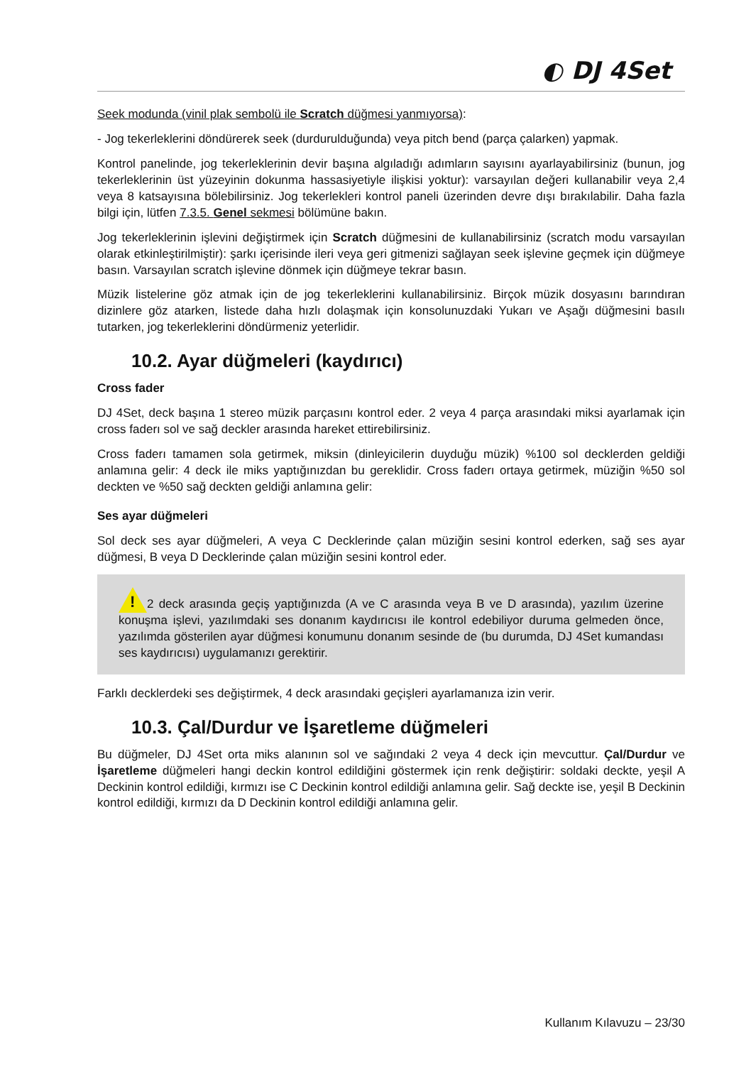◐ DJ 4Set
Seek modunda (vinil plak sembolü ile Scratch düğmesi yanmıyorsa):
- Jog tekerleklerini döndürerek seek (durdurulduğunda) veya pitch bend (parça çalarken) yapmak.
Kontrol panelinde, jog tekerleklerinin devir başına algıladığı adımların sayısını ayarlayabilirsiniz (bunun, jog tekerleklerinin üst yüzeyinin dokunma hassasiyetiyle ilişkisi yoktur): varsayılan değeri kullanabilir veya 2,4 veya 8 katsayısına bölebilirsiniz. Jog tekerlekleri kontrol paneli üzerinden devre dışı bırakılabilir. Daha fazla bilgi için, lütfen 7.3.5. Genel sekmesi bölümüne bakın.
Jog tekerleklerinin işlevini değiştirmek için Scratch düğmesini de kullanabilirsiniz (scratch modu varsayılan olarak etkinleştirilmiştir): şarkı içerisinde ileri veya geri gitmenizi sağlayan seek işlevine geçmek için düğmeye basın. Varsayılan scratch işlevine dönmek için düğmeye tekrar basın.
Müzik listelerine göz atmak için de jog tekerleklerini kullanabilirsiniz. Birçok müzik dosyasını barındıran dizinlere göz atarken, listede daha hızlı dolaşmak için konsolunuzdaki Yukarı ve Aşağı düğmesini basılı tutarken, jog tekerleklerini döndürmeniz yeterlidir.
10.2. Ayar düğmeleri (kaydırıcı)
Cross fader
DJ 4Set, deck başına 1 stereo müzik parçasını kontrol eder. 2 veya 4 parça arasındaki miksi ayarlamak için cross faderı sol ve sağ deckler arasında hareket ettirebilirsiniz.
Cross faderı tamamen sola getirmek, miksin (dinleyicilerin duyduğu müzik) %100 sol decklerden geldiği anlamına gelir: 4 deck ile miks yaptığınızdan bu gereklidir. Cross faderı ortaya getirmek, müziğin %50 sol deckten ve %50 sağ deckten geldiği anlamına gelir:
Ses ayar düğmeleri
Sol deck ses ayar düğmeleri, A veya C Decklerinde çalan müziğin sesini kontrol ederken, sağ ses ayar düğmesi, B veya D Decklerinde çalan müziğin sesini kontrol eder.
!2 deck arasında geçiş yaptığınızda (A ve C arasında veya B ve D arasında), yazılım üzerine konuşma işlevi, yazılımdaki ses donanım kaydırıcısı ile kontrol edebiliyor duruma gelmeden önce, yazılımda gösterilen ayar düğmesi konumunu donanım sesinde de (bu durumda, DJ 4Set kumandası ses kaydırıcısı) uygulamanızı gerektirir.
Farklı decklerdeki ses değiştirmek, 4 deck arasındaki geçişleri ayarlamanıza izin verir.
10.3. Çal/Durdur ve İşaretleme düğmeleri
Bu düğmeler, DJ 4Set orta miks alanının sol ve sağındaki 2 veya 4 deck için mevcuttur. Çal/Durdur ve İşaretleme düğmeleri hangi deckin kontrol edildiğini göstermek için renk değiştirir: soldaki deckte, yeşil A Deckinin kontrol edildiği, kırmızı ise C Deckinin kontrol edildiği anlamına gelir. Sağ deckte ise, yeşil B Deckinin kontrol edildiği, kırmızı da D Deckinin kontrol edildiği anlamına gelir.
Kullanım Kılavuzu – 23/30